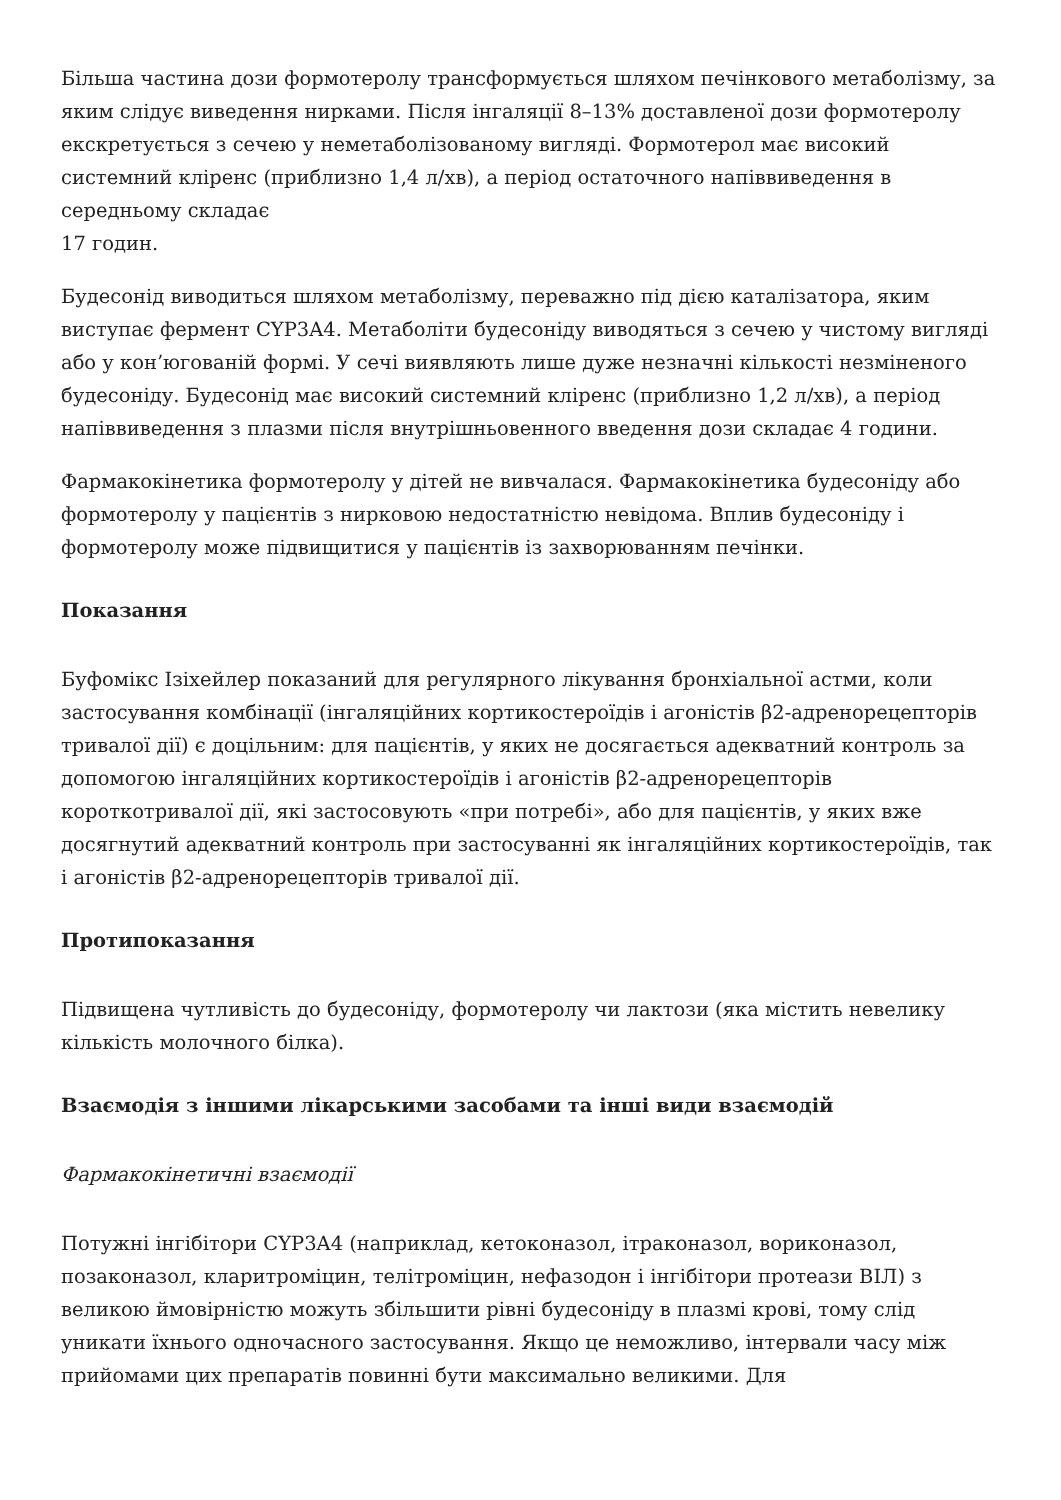Більша частина дози формотеролу трансформується шляхом печінкового метаболізму, за яким слідує виведення нирками. Після інгаляції 8–13% доставленої дози формотеролу екскретується з сечею у неметаболізованому вигляді. Формотерол має високий системний кліренс (приблизно 1,4 л/хв), а період остаточного напіввиведення в середньому складає
17 годин.
Будесонід виводиться шляхом метаболізму, переважно під дією каталізатора, яким виступає фермент CYP3A4. Метаболіти будесоніду виводяться з сечею у чистому вигляді або у кон’югованій формі. У сечі виявляють лише дуже незначні кількості незміненого будесоніду. Будесонід має високий системний кліренс (приблизно 1,2 л/хв), а період напіввиведення з плазми після внутрішньовенного введення дози складає 4 години.
Фармакокінетика формотеролу у дітей не вивчалася. Фармакокінетика будесоніду або формотеролу у пацієнтів з нирковою недостатністю невідома. Вплив будесоніду і формотеролу може підвищитися у пацієнтів із захворюванням печінки.
Показання
Буфомікс Ізіхейлер показаний для регулярного лікування бронхіальної астми, коли застосування комбінації (інгаляційних кортикостероїдів і агоністів β2-адренорецепторів тривалої дії) є доцільним: для пацієнтів, у яких не досягається адекватний контроль за допомогою інгаляційних кортикостероїдів і агоністів β2-адренорецепторів короткотривалої дії, які застосовують «при потребі», або для пацієнтів, у яких вже досягнутий адекватний контроль при застосуванні як інгаляційних кортикостероїдів, так і агоністів β2-адренорецепторів тривалої дії.
Протипоказання
Підвищена чутливість до будесоніду, формотеролу чи лактози (яка містить невелику кількість молочного білка).
Взаємодія з іншими лікарськими засобами та інші види взаємодій
Фармакокінетичні взаємодії
Потужні інгібітори CYP3A4 (наприклад, кетоконазол, ітраконазол, вориконазол, позаконазол, кларитроміцин, телітроміцин, нефазодон і інгібітори протеази ВІЛ) з великою ймовірністю можуть збільшити рівні будесоніду в плазмі крові, тому слід уникати їхнього одночасного застосування. Якщо це неможливо, інтервали часу між прийомами цих препаратів повинні бути максимально великими. Для